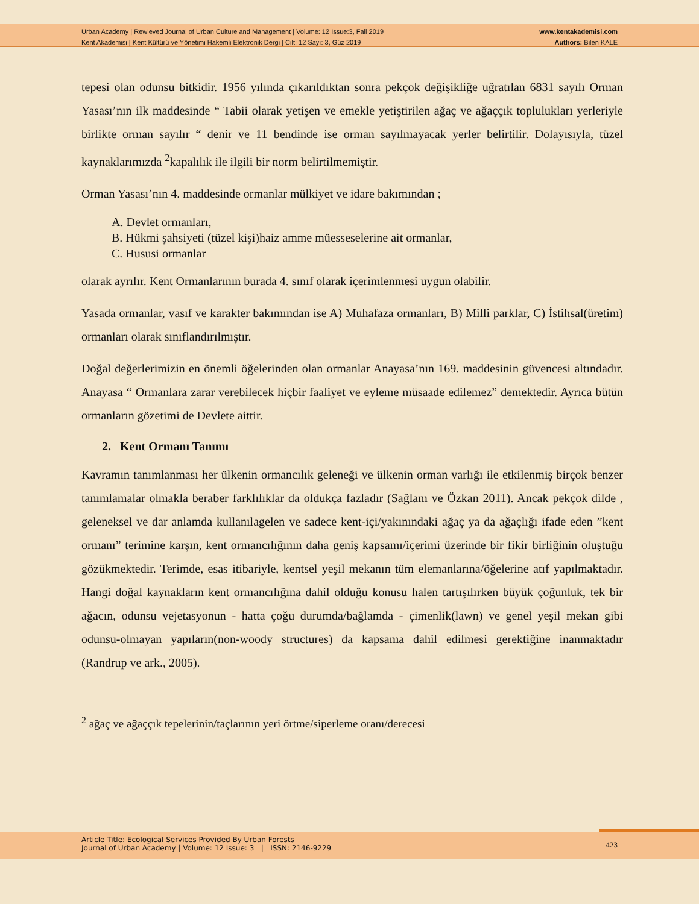Urban Academy | Rewieved Journal of Urban Culture and Management | Volume: 12 Issue:3, Fall 2019
Kent Akademisi | Kent Kültürü ve Yönetimi Hakemli Elektronik Dergi | Cilt: 12 Sayı: 3, Güz 2019
www.kentakademisi.com
Authors: Bilen KALE
tepesi olan odunsu bitkidir. 1956 yılında çıkarıldıktan sonra pekçok değişikliğe uğratılan 6831 sayılı Orman Yasası’nın ilk maddesinde “ Tabii olarak yetişen ve emekle yetiştirilen ağaç ve ağaççık toplulukları yerleriyle birlikte orman sayılır “ denir ve 11 bendinde ise orman sayılmayacak yerler belirtilir. Dolayısıyla, tüzel kaynaklarımızda <sup>2</sup>kapalılık ile ilgili bir norm belirtilmemiştir.
Orman Yasası’nın 4. maddesinde ormanlar mülkiyet ve idare bakımından ;
A. Devlet ormanları,
B. Hükmi şahsiyeti (tüzel kişi)haiz amme müesseselerine ait ormanlar,
C. Hususi ormanlar
olarak ayrılır. Kent Ormanlarının burada 4. sınıf olarak içerimlenmesi uygun olabilir.
Yasada ormanlar, vasıf ve karakter bakımından ise A) Muhafaza ormanları, B) Milli parklar, C) İstihsal(üretim) ormanları olarak sınıflandırılmıştır.
Doğal değerlerimizin en önemli öğelerinden olan ormanlar Anayasa’nın 169. maddesinin güvencesi altındadır. Anayasa “ Ormanlara zarar verebilecek hiçbir faaliyet ve eyleme müsaade edilemez” demektedir. Ayrıca bütün ormanların gözetimi de Devlete aittir.
2. Kent Ormanı Tanımı
Kavramın tanımlanması her ülkenin ormancılık geleneği ve ülkenin orman varlığı ile etkilenmiş birçok benzer tanımlamalar olmakla beraber farklılıklar da oldukça fazladır (Sağlam ve Özkan 2011). Ancak pekçok dilde , geleneksel ve dar anlamda kullanılagelen ve sadece kent-içi/yakınındaki ağaç ya da ağaçlığı ifade eden ”kent ormanı” terimine karşın, kent ormancılığının daha geniş kapsamı/içerimi üzerinde bir fikir birliğinin oluştuğu gözükmektedir. Terimde, esas itibariyle, kentsel yeşil mekanın tüm elemanlarına/öğelerine atıf yapılmaktadır. Hangi doğal kaynakların kent ormancılığına dahil olduğu konusu halen tartışılırken büyük çoğunluk, tek bir ağacın, odunsu vejetasyonun - hatta çoğu durumda/bağlamda - çimenlik(lawn) ve genel yeşil mekan gibi odunsu-olmayan yapıların(non-woody structures) da kapsama dahil edilmesi gerektiğine inanmaktadır (Randrup ve ark., 2005).
<sup>2</sup> ağaç ve ağaççık tepelerinin/taçlarının yeri örtme/siperleme oranı/derecesi
Article Title: Ecological Services Provided By Urban Forests
Journal of Urban Academy | Volume: 12 Issue: 3 | ISSN: 2146-9229
423